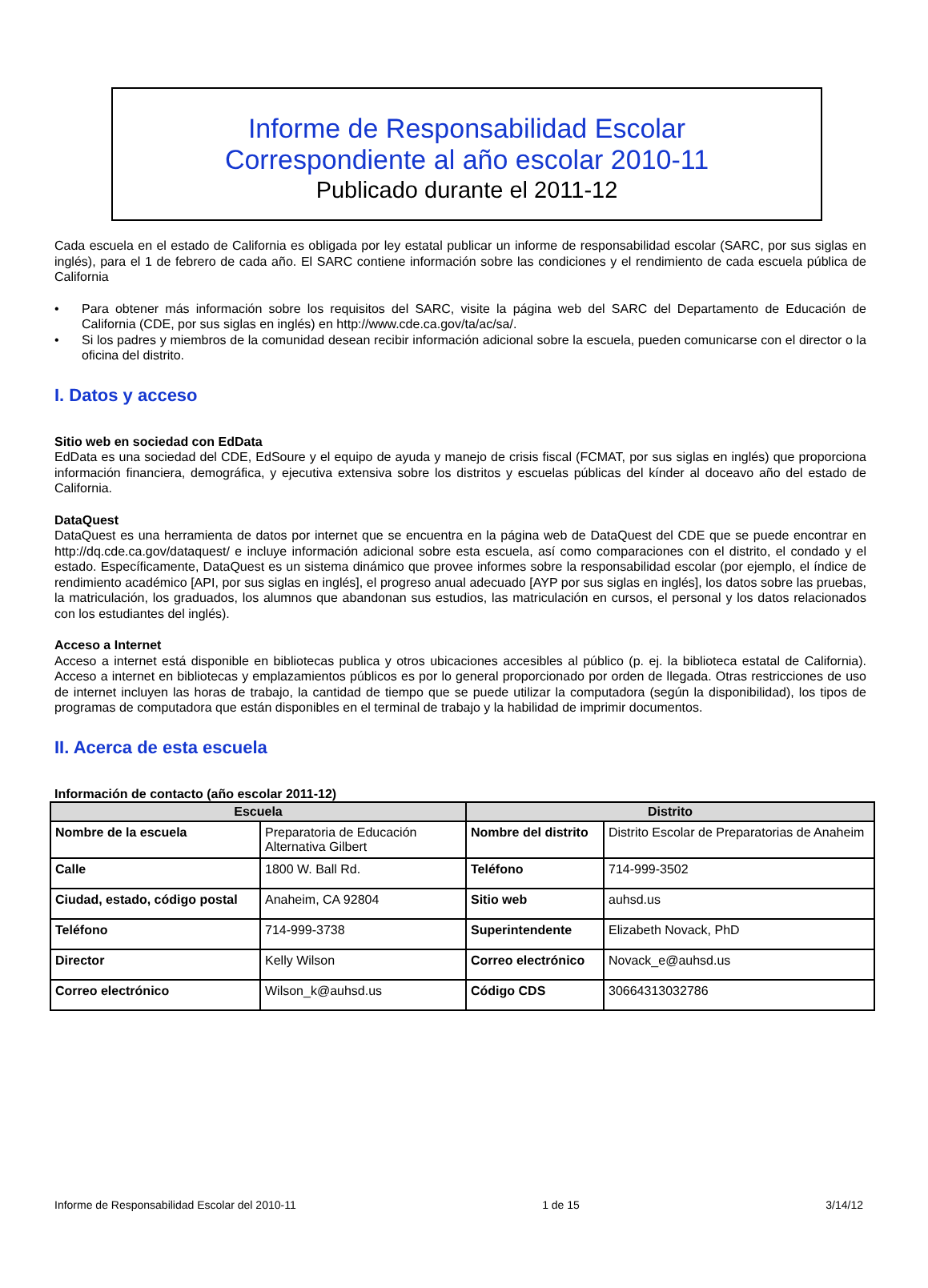Informe de Responsabilidad Escolar
Correspondiente al año escolar 2010-11
Publicado durante el 2011-12
Cada escuela en el estado de California es obligada por ley estatal publicar un informe de responsabilidad escolar (SARC, por sus siglas en inglés), para el 1 de febrero de cada año. El SARC contiene información sobre las condiciones y el rendimiento de cada escuela pública de California
• Para obtener más información sobre los requisitos del SARC, visite la página web del SARC del Departamento de Educación de California (CDE, por sus siglas en inglés) en http://www.cde.ca.gov/ta/ac/sa/.
• Si los padres y miembros de la comunidad desean recibir información adicional sobre la escuela, pueden comunicarse con el director o la oficina del distrito.
I. Datos y acceso
Sitio web en sociedad con EdData
EdData es una sociedad del CDE, EdSoure y el equipo de ayuda y manejo de crisis fiscal (FCMAT, por sus siglas en inglés) que proporciona información financiera, demográfica, y ejecutiva extensiva sobre los distritos y escuelas públicas del kínder al doceavo año del estado de California.
DataQuest
DataQuest es una herramienta de datos por internet que se encuentra en la página web de DataQuest del CDE que se puede encontrar en http://dq.cde.ca.gov/dataquest/ e incluye información adicional sobre esta escuela, así como comparaciones con el distrito, el condado y el estado. Específicamente, DataQuest es un sistema dinámico que provee informes sobre la responsabilidad escolar (por ejemplo, el índice de rendimiento académico [API, por sus siglas en inglés], el progreso anual adecuado [AYP por sus siglas en inglés], los datos sobre las pruebas, la matriculación, los graduados, los alumnos que abandonan sus estudios, las matriculación en cursos, el personal y los datos relacionados con los estudiantes del inglés).
Acceso a Internet
Acceso a internet está disponible en bibliotecas publica y otros ubicaciones accesibles al público (p. ej. la biblioteca estatal de California). Acceso a internet en bibliotecas y emplazamientos públicos es por lo general proporcionado por orden de llegada. Otras restricciones de uso de internet incluyen las horas de trabajo, la cantidad de tiempo que se puede utilizar la computadora (según la disponibilidad), los tipos de programas de computadora que están disponibles en el terminal de trabajo y la habilidad de imprimir documentos.
II. Acerca de esta escuela
Información de contacto (año escolar 2011-12)
| Escuela | | Distrito | |
| --- | --- | --- | --- |
| Nombre de la escuela | Preparatoria de Educación Alternativa Gilbert | Nombre del distrito | Distrito Escolar de Preparatorias de Anaheim |
| Calle | 1800 W. Ball Rd. | Teléfono | 714-999-3502 |
| Ciudad, estado, código postal | Anaheim, CA 92804 | Sitio web | auhsd.us |
| Teléfono | 714-999-3738 | Superintendente | Elizabeth Novack, PhD |
| Director | Kelly Wilson | Correo electrónico | Novack_e@auhsd.us |
| Correo electrónico | Wilson_k@auhsd.us | Código CDS | 30664313032786 |
Informe de Responsabilidad Escolar del 2010-11 1 de 15 3/14/12